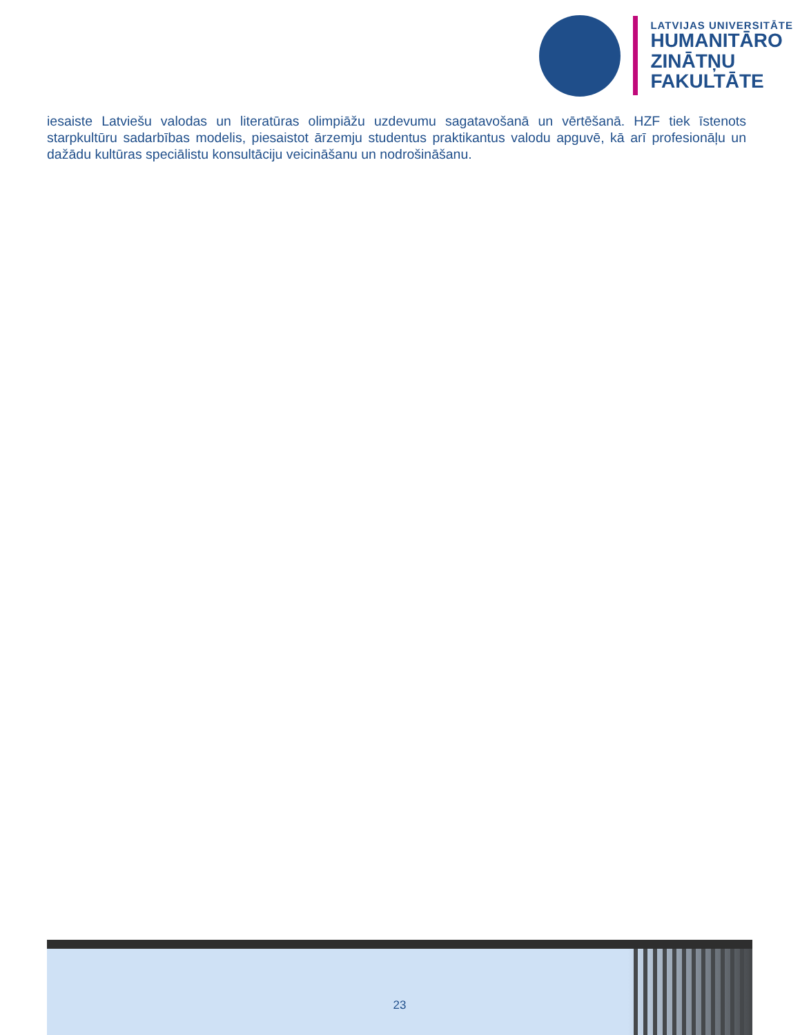LATVIJAS UNIVERSITĀTE
HUMANITĀRO
ZINĀTŅU
FAKULTĀTE
iesaiste Latviešu valodas un literatūras olimpiāžu uzdevumu sagatavošanā un vērtēšanā. HZF tiek īstenots starpkultūru sadarbības modelis, piesaistot ārzemju studentus praktikantus valodu apguvē, kā arī profesionāļu un dažādu kultūras speciālistu konsultāciju veicināšanu un nodrošināšanu.
23